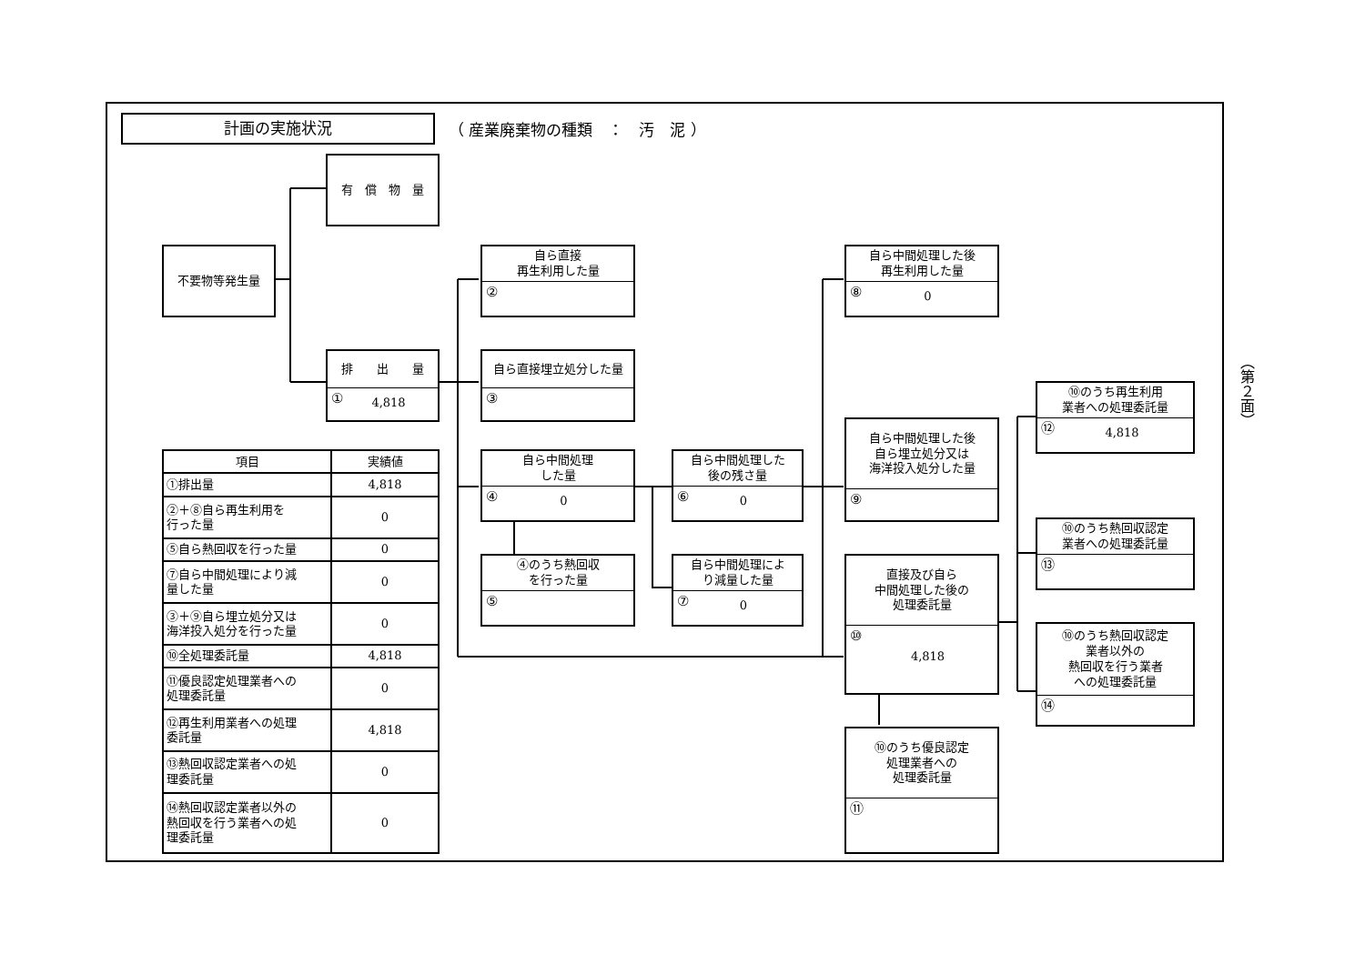計画の実施状況
（ 産業廃棄物の種類　：　汚　泥 ）
有　償　物　量
不要物等発生量
排　　出　　量
① 4,818
自ら直接
再生利用した量
②
自ら直接埋立処分した量
③
自ら中間処理
した量
④ 0
④のうち熱回収
を行った量
⑤
自ら中間処理した
後の残さ量
⑥ 0
自ら中間処理によ
り減量した量
⑦ 0
自ら中間処理した後
再生利用した量
⑧ 0
自ら中間処理した後
自ら埋立処分又は
海洋投入処分した量
⑨
直接及び自ら
中間処理した後の
処理委託量
⑩ 4,818
⑩のうち優良認定
処理業者への
処理委託量
⑪
⑩のうち再生利用
業者への処理委託量
⑫ 4,818
⑩のうち熱回収認定
業者への処理委託量
⑬
⑩のうち熱回収認定
業者以外の
熱回収を行う業者
への処理委託量
⑭
| 項目 | 実績値 |
| --- | --- |
| ①排出量 | 4,818 |
| ②＋⑧自ら再生利用を 行った量 | 0 |
| ⑤自ら熱回収を行った量 | 0 |
| ⑦自ら中間処理により減 量した量 | 0 |
| ③＋⑨自ら埋立処分又は 海洋投入処分を行った量 | 0 |
| ⑩全処理委託量 | 4,818 |
| ⑪優良認定処理業者への 処理委託量 | 0 |
| ⑫再生利用業者への処理 委託量 | 4,818 |
| ⑬熱回収認定業者への処 理委託量 | 0 |
| ⑭熱回収認定業者以外の 熱回収を行う業者への処 理委託量 | 0 |
（第２面）